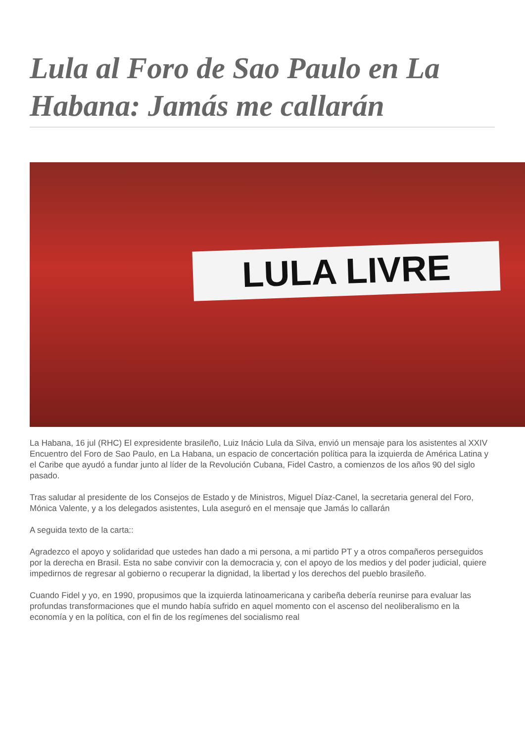Lula al Foro de Sao Paulo en La Habana: Jamás me callarán
LULA LIVRE
La Habana, 16 jul (RHC) El expresidente brasileño, Luiz Inácio Lula da Silva, envió un mensaje para los asistentes al XXIV Encuentro del Foro de Sao Paulo, en La Habana, un espacio de concertación política para la izquierda de América Latina y el Caribe que ayudó a fundar junto al líder de la Revolución Cubana, Fidel Castro, a comienzos de los años 90 del siglo pasado.
Tras saludar al presidente de los Consejos de Estado y de Ministros, Miguel Díaz-Canel, la secretaria general del Foro, Mónica Valente, y a los delegados asistentes, Lula aseguró en el mensaje que Jamás lo callarán
A seguida texto de la carta::
Agradezco el apoyo y solidaridad que ustedes han dado a mi persona, a mi partido PT y a otros compañeros perseguidos por la derecha en Brasil. Esta no sabe convivir con la democracia y, con el apoyo de los medios y del poder judicial, quiere impedirnos de regresar al gobierno o recuperar la dignidad, la libertad y los derechos del pueblo brasileño.
Cuando Fidel y yo, en 1990, propusimos que la izquierda latinoamericana y caribeña debería reunirse para evaluar las profundas transformaciones que el mundo había sufrido en aquel momento con el ascenso del neoliberalismo en la economía y en la política, con el fin de los regímenes del socialismo real